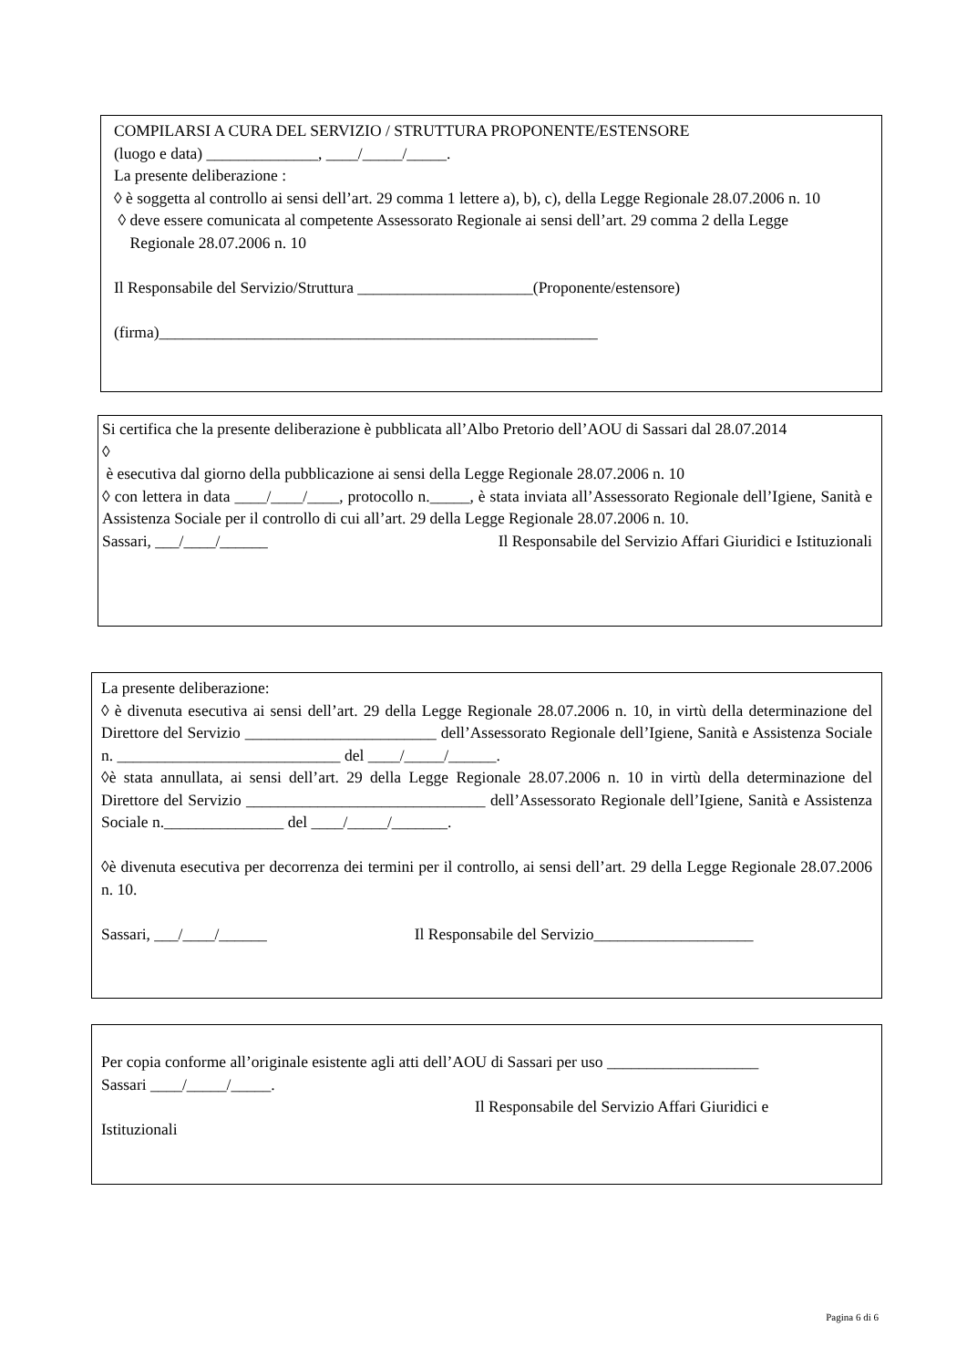COMPILARSI A CURA DEL SERVIZIO / STRUTTURA PROPONENTE/ESTENSORE
(luogo e data) ______________, ____/_____/_____.
La presente deliberazione :
◊ è soggetta al controllo ai sensi dell’art. 29 comma 1 lettere a), b), c), della Legge Regionale 28.07.2006 n. 10
◊ deve essere comunicata al competente Assessorato Regionale ai sensi dell’art. 29 comma 2 della Legge Regionale 28.07.2006 n. 10
Il Responsabile del Servizio/Struttura ______________________(Proponente/estensore)
(firma)_______________________________________________________
Si certifica che la presente deliberazione è pubblicata all’Albo Pretorio dell’AOU di Sassari dal 28.07.2014
◊
è esecutiva dal giorno della pubblicazione ai sensi della Legge Regionale 28.07.2006 n. 10
◊ con lettera in data ____/____/____, protocollo n._____, è stata inviata all’Assessorato Regionale dell’Igiene, Sanità e Assistenza Sociale per il controllo di cui all’art. 29 della Legge Regionale 28.07.2006 n. 10.
Sassari, ___/____/______ Il Responsabile del Servizio Affari Giuridici e Istituzionali
La presente deliberazione:
◊ è divenuta esecutiva ai sensi dell’art. 29 della Legge Regionale 28.07.2006 n. 10, in virtù della determinazione del Direttore del Servizio ________________________ dell’Assessorato Regionale dell’Igiene, Sanità e Assistenza Sociale n. ____________________________ del ____/_____/______.
◊è stata annullata, ai sensi dell’art. 29 della Legge Regionale 28.07.2006 n. 10 in virtù della determinazione del Direttore del Servizio ______________________________ dell’Assessorato Regionale dell’Igiene, Sanità e Assistenza Sociale n._______________ del ____/_____/_______.
◊è divenuta esecutiva per decorrenza dei termini per il controllo, ai sensi dell’art. 29 della Legge Regionale 28.07.2006 n. 10.
Sassari, ___/____/______ Il Responsabile del Servizio____________________
Per copia conforme all’originale esistente agli atti dell’AOU di Sassari per uso ___________________
Sassari ____/_____/_____.
Il Responsabile del Servizio Affari Giuridici e
Istituzionali
Pagina 6 di 6